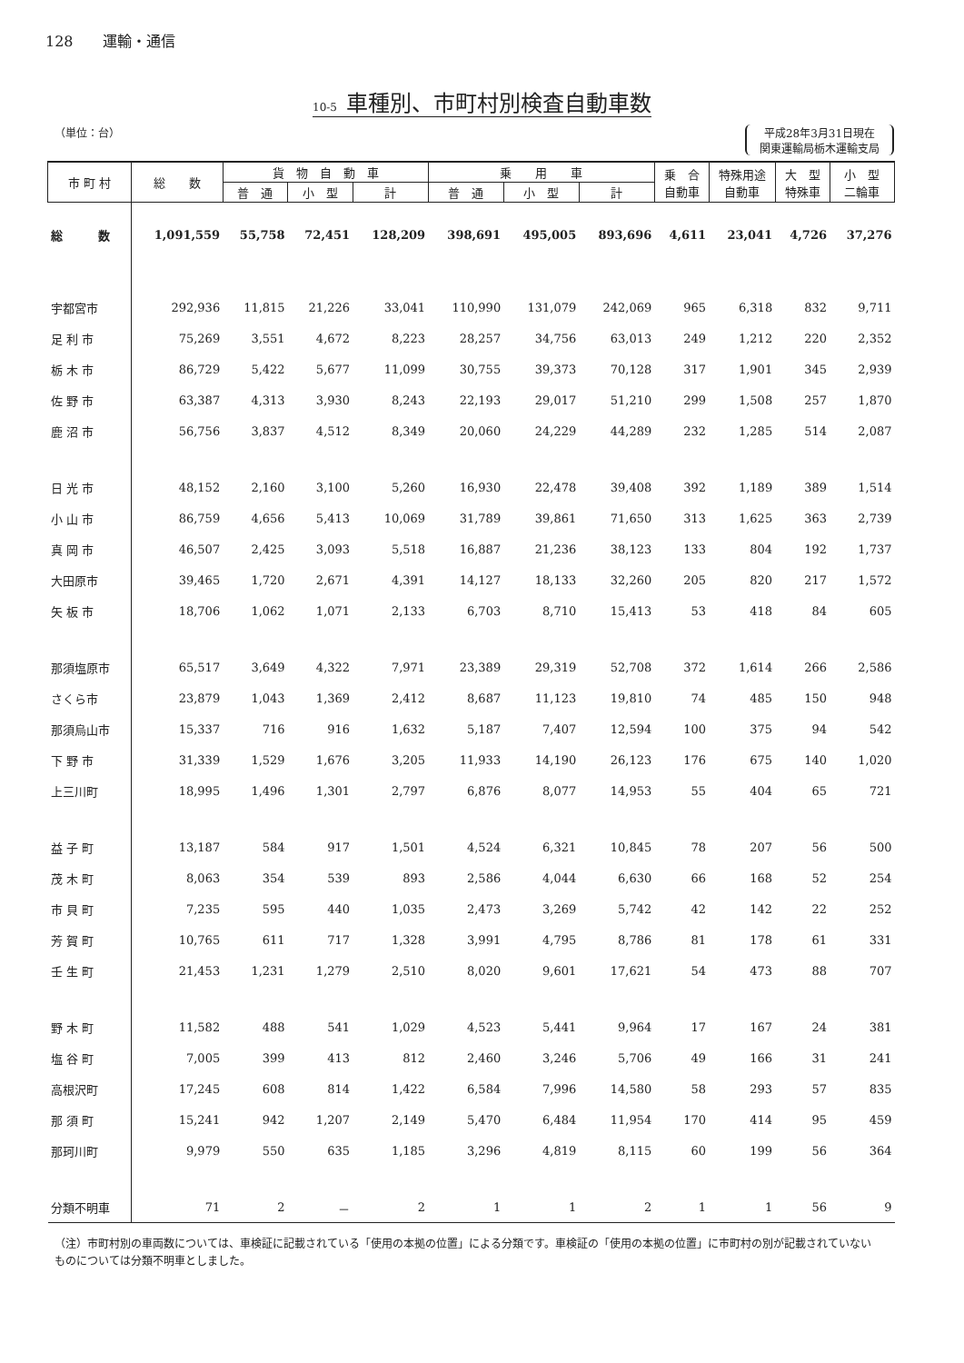128　　運輸・通信
10-5 車種別、市町村別検査自動車数
（単位：台） 平成28年3月31日現在
関東運輸局栃木運輸支局
| 市 町 村 | 総 数 | 貨 物 自 動 車 | | | 乗 用 車 | | | 乗 合 自動車 | 特殊用途 自動車 | 大 型 特殊車 | 小 型 二輪車 |
| --- | --- | --- | --- | --- | --- | --- | --- | --- | --- | --- | --- |
| | | 普 通 | 小 型 | 計 | 普 通 | 小 型 | 計 | | | | |
| 総 数 | 1,091,559 | 55,758 | 72,451 | 128,209 | 398,691 | 495,005 | 893,696 | 4,611 | 23,041 | 4,726 | 37,276 |
| 宇都宮市 | 292,936 | 11,815 | 21,226 | 33,041 | 110,990 | 131,079 | 242,069 | 965 | 6,318 | 832 | 9,711 |
| 足 利 市 | 75,269 | 3,551 | 4,672 | 8,223 | 28,257 | 34,756 | 63,013 | 249 | 1,212 | 220 | 2,352 |
| 栃 木 市 | 86,729 | 5,422 | 5,677 | 11,099 | 30,755 | 39,373 | 70,128 | 317 | 1,901 | 345 | 2,939 |
| 佐 野 市 | 63,387 | 4,313 | 3,930 | 8,243 | 22,193 | 29,017 | 51,210 | 299 | 1,508 | 257 | 1,870 |
| 鹿 沼 市 | 56,756 | 3,837 | 4,512 | 8,349 | 20,060 | 24,229 | 44,289 | 232 | 1,285 | 514 | 2,087 |
| 日 光 市 | 48,152 | 2,160 | 3,100 | 5,260 | 16,930 | 22,478 | 39,408 | 392 | 1,189 | 389 | 1,514 |
| 小 山 市 | 86,759 | 4,656 | 5,413 | 10,069 | 31,789 | 39,861 | 71,650 | 313 | 1,625 | 363 | 2,739 |
| 真 岡 市 | 46,507 | 2,425 | 3,093 | 5,518 | 16,887 | 21,236 | 38,123 | 133 | 804 | 192 | 1,737 |
| 大田原市 | 39,465 | 1,720 | 2,671 | 4,391 | 14,127 | 18,133 | 32,260 | 205 | 820 | 217 | 1,572 |
| 矢 板 市 | 18,706 | 1,062 | 1,071 | 2,133 | 6,703 | 8,710 | 15,413 | 53 | 418 | 84 | 605 |
| 那須塩原市 | 65,517 | 3,649 | 4,322 | 7,971 | 23,389 | 29,319 | 52,708 | 372 | 1,614 | 266 | 2,586 |
| さくら市 | 23,879 | 1,043 | 1,369 | 2,412 | 8,687 | 11,123 | 19,810 | 74 | 485 | 150 | 948 |
| 那須烏山市 | 15,337 | 716 | 916 | 1,632 | 5,187 | 7,407 | 12,594 | 100 | 375 | 94 | 542 |
| 下 野 市 | 31,339 | 1,529 | 1,676 | 3,205 | 11,933 | 14,190 | 26,123 | 176 | 675 | 140 | 1,020 |
| 上三川町 | 18,995 | 1,496 | 1,301 | 2,797 | 6,876 | 8,077 | 14,953 | 55 | 404 | 65 | 721 |
| 益 子 町 | 13,187 | 584 | 917 | 1,501 | 4,524 | 6,321 | 10,845 | 78 | 207 | 56 | 500 |
| 茂 木 町 | 8,063 | 354 | 539 | 893 | 2,586 | 4,044 | 6,630 | 66 | 168 | 52 | 254 |
| 市 貝 町 | 7,235 | 595 | 440 | 1,035 | 2,473 | 3,269 | 5,742 | 42 | 142 | 22 | 252 |
| 芳 賀 町 | 10,765 | 611 | 717 | 1,328 | 3,991 | 4,795 | 8,786 | 81 | 178 | 61 | 331 |
| 壬 生 町 | 21,453 | 1,231 | 1,279 | 2,510 | 8,020 | 9,601 | 17,621 | 54 | 473 | 88 | 707 |
| 野 木 町 | 11,582 | 488 | 541 | 1,029 | 4,523 | 5,441 | 9,964 | 17 | 167 | 24 | 381 |
| 塩 谷 町 | 7,005 | 399 | 413 | 812 | 2,460 | 3,246 | 5,706 | 49 | 166 | 31 | 241 |
| 高根沢町 | 17,245 | 608 | 814 | 1,422 | 6,584 | 7,996 | 14,580 | 58 | 293 | 57 | 835 |
| 那 須 町 | 15,241 | 942 | 1,207 | 2,149 | 5,470 | 6,484 | 11,954 | 170 | 414 | 95 | 459 |
| 那珂川町 | 9,979 | 550 | 635 | 1,185 | 3,296 | 4,819 | 8,115 | 60 | 199 | 56 | 364 |
| 分類不明車 | 71 | 2 | － | 2 | 1 | 1 | 2 | 1 | 1 | 56 | 9 |
（注）市町村別の車両数については、車検証に記載されている「使用の本拠の位置」による分類です。車検証の「使用の本拠の位置」に市町村の別が記載されていないものについては分類不明車としました。